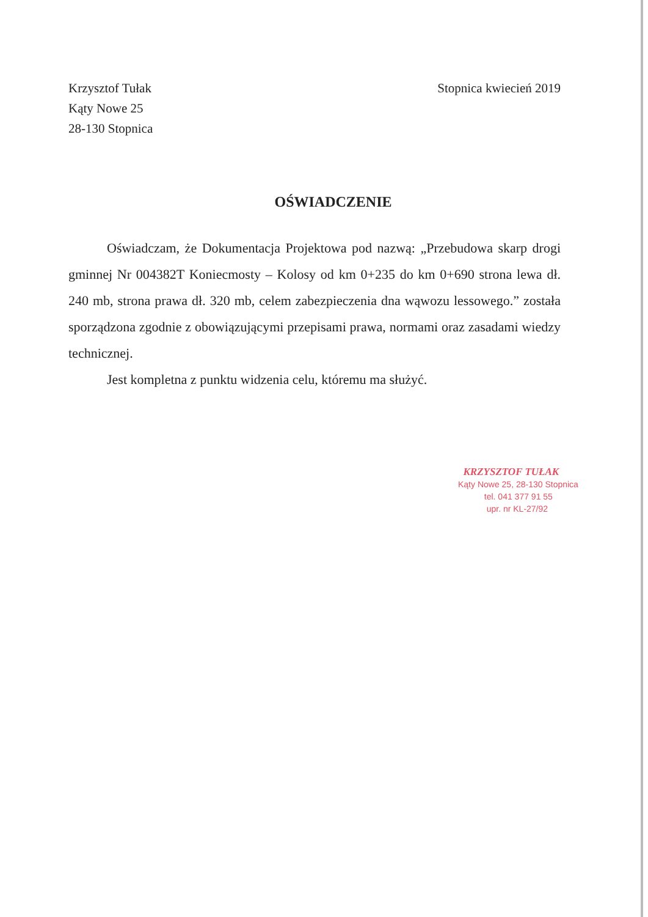Krzysztof Tułak
Kąty Nowe 25
28-130 Stopnica
Stopnica kwiecień 2019
OŚWIADCZENIE
Oświadczam, że Dokumentacja Projektowa pod nazwą: „Przebudowa skarp drogi gminnej Nr 004382T Koniecmosty – Kolosy od km 0+235 do km 0+690 strona lewa dł. 240 mb, strona prawa dł. 320 mb, celem zabezpieczenia dna wąwozu lessowego.” została sporządzona zgodnie z obowiązującymi przepisami prawa, normami oraz zasadami wiedzy technicznej.
Jest kompletna z punktu widzenia celu, któremu ma służyć.
KRZYSZTOF TUŁAK
Kąty Nowe 25, 28-130 Stopnica
tel. 041 377 91 55
upr. nr KL-27/92